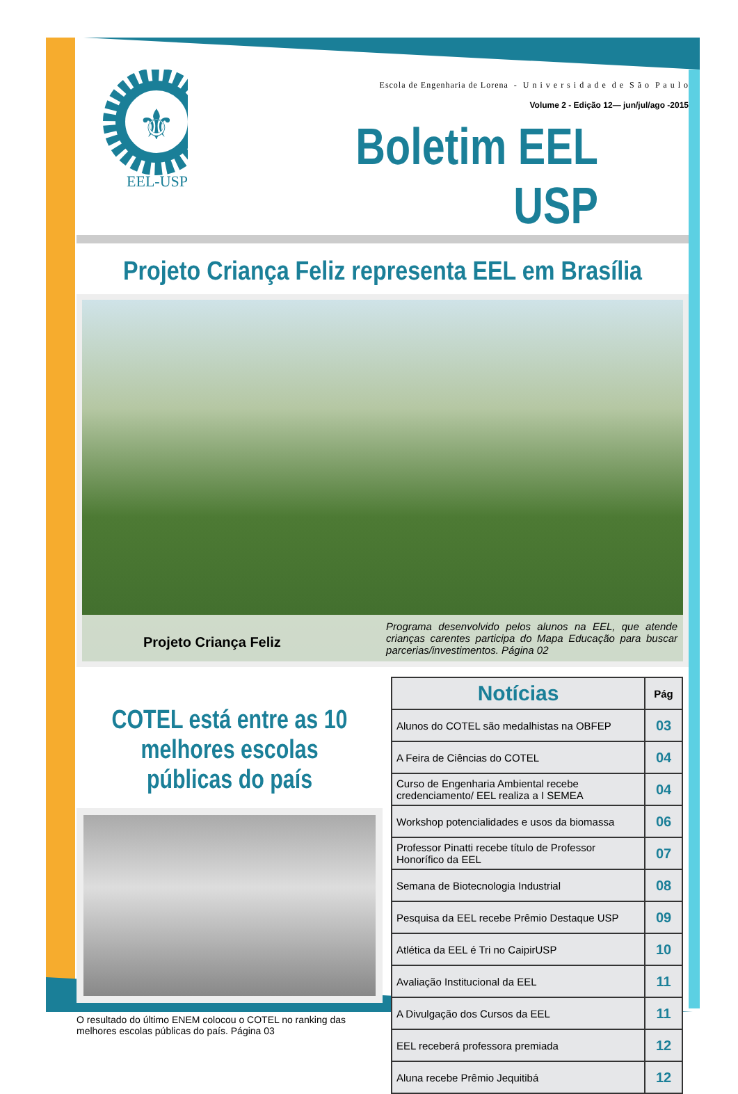⚜
EEL-USP
Escola de Engenharia de Lorena - U n i v e r s i d a d e d e S ã o P a u l o
Volume 2 - Edição 12— jun/jul/ago -2015
Boletim EEL USP
Projeto Criança Feliz representa EEL em Brasília
Projeto Criança Feliz Programa desenvolvido pelos alunos na EEL, que atende crianças carentes participa do Mapa Educação para buscar parcerias/investimentos. Página 02
COTEL está entre as 10 melhores escolas públicas do país
O resultado do último ENEM colocou o COTEL no ranking das melhores escolas públicas do país. Página 03
| Notícias | Pág |
| --- | --- |
| Alunos do COTEL são medalhistas na OBFEP | 03 |
| A Feira de Ciências do COTEL | 04 |
| Curso de Engenharia Ambiental recebe credenciamento/ EEL realiza a I SEMEA | 04 |
| Workshop potencialidades e usos da biomassa | 06 |
| Professor Pinatti recebe título de Professor Honorífico da EEL | 07 |
| Semana de Biotecnologia Industrial | 08 |
| Pesquisa da EEL recebe Prêmio Destaque USP | 09 |
| Atlética da EEL é Tri no CaipirUSP | 10 |
| Avaliação Institucional da EEL | 11 |
| A Divulgação dos Cursos da EEL | 11 |
| EEL receberá professora premiada | 12 |
| Aluna recebe Prêmio Jequitibá | 12 |